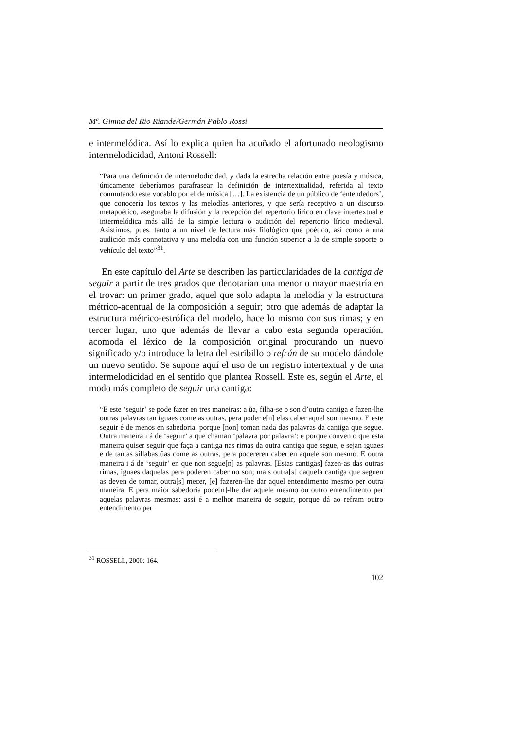Mª. Gimna del Rio Riande/Germán Pablo Rossi
e intermelódica. Así lo explica quien ha acuñado el afortunado neologismo intermelodicidad, Antoni Rossell:
“Para una definición de intermelodicidad, y dada la estrecha relación entre poesía y música, únicamente deberíamos parafrasear la definición de intertextualidad, referida al texto conmutando este vocablo por el de música […]. La existencia de un público de ‘entendedors’, que conocería los textos y las melodías anteriores, y que sería receptivo a un discurso metapoético, aseguraba la difusión y la recepción del repertorio lírico en clave intertextual e intermelódica más allá de la simple lectura o audición del repertorio lírico medieval. Asistimos, pues, tanto a un nivel de lectura más filológico que poético, así como a una audición más connotativa y una melodía con una función superior a la de simple soporte o vehículo del texto”<sup>31</sup>.
En este capítulo del Arte se describen las particularidades de la cantiga de seguir a partir de tres grados que denotarían una menor o mayor maestría en el trovar: un primer grado, aquel que solo adapta la melodía y la estructura métrico-acentual de la composición a seguir; otro que además de adaptar la estructura métrico-estrófica del modelo, hace lo mismo con sus rimas; y en tercer lugar, uno que además de llevar a cabo esta segunda operación, acomoda el léxico de la composición original procurando un nuevo significado y/o introduce la letra del estribillo o refrán de su modelo dándole un nuevo sentido. Se supone aquí el uso de un registro intertextual y de una intermelodicidad en el sentido que plantea Rossell. Este es, según el Arte, el modo más completo de seguir una cantiga:
“E este ‘seguir’ se pode fazer en tres maneiras: a ũa, filha-se o son d’outra cantiga e fazen-lhe outras palavras tan iguaes come as outras, pera poder e[n] elas caber aquel son mesmo. E este seguir é de menos en sabedoria, porque [non] toman nada das palavras da cantiga que segue. Outra maneira i á de ‘seguir’ a que chaman ‘palavra por palavra’: e porque conven o que esta maneira quiser seguir que faça a cantiga nas rimas da outra cantiga que segue, e sejan iguaes e de tantas sillabas ũas come as outras, pera podereren caber en aquele son mesmo. E outra maneira i á de ‘seguir’ en que non segue[n] as palavras. [Estas cantigas] fazen-as das outras rimas, iguaes daquelas pera poderen caber no son; mais outra[s] daquela cantiga que seguen as deven de tomar, outra[s] mecer, [e] fazeren-lhe dar aquel entendimento mesmo per outra maneira. E pera maior sabedoria pode[n]-lhe dar aquele mesmo ou outro entendimento per aquelas palavras mesmas: assi é a melhor maneira de seguir, porque dá ao refram outro entendimento per
<sup>31</sup> ROSSELL, 2000: 164.
102